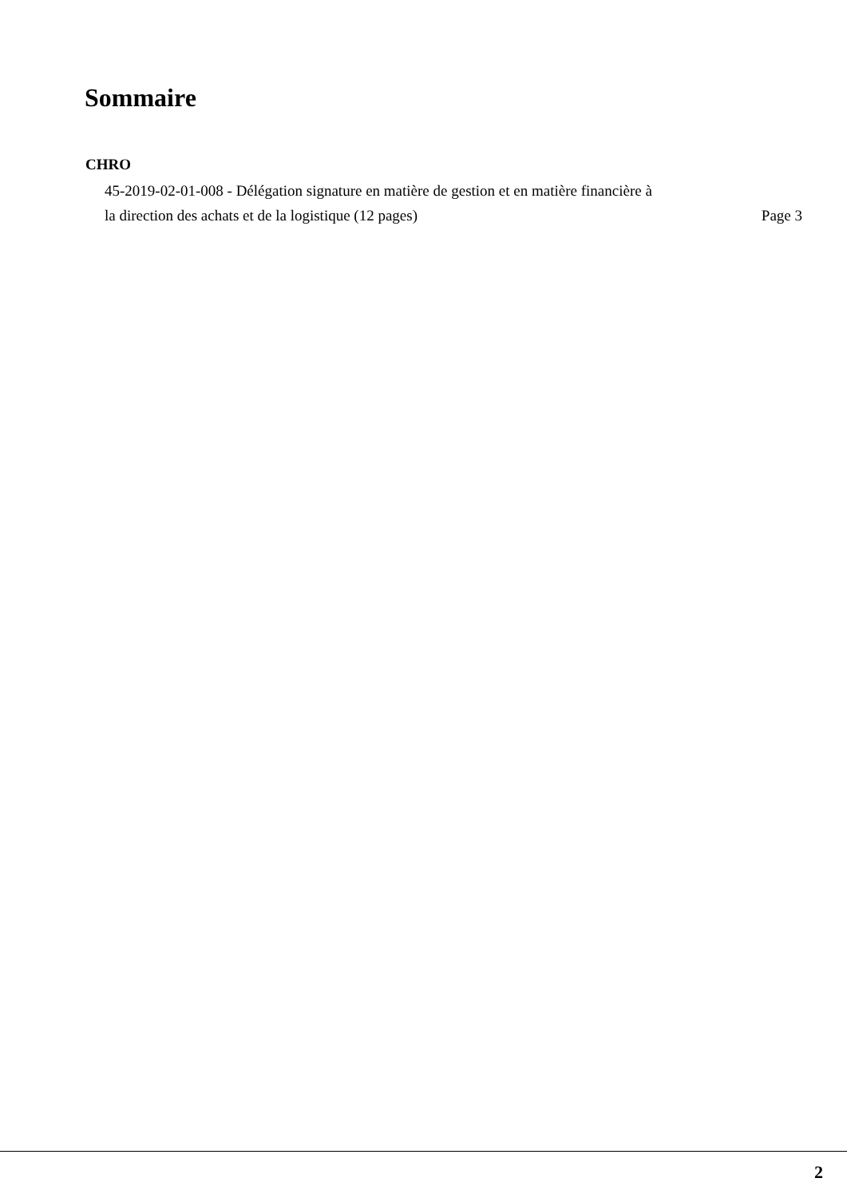Sommaire
CHRO
45-2019-02-01-008 - Délégation signature en matière de gestion et en matière financière à
la direction des achats et de la logistique (12 pages) Page 3
2